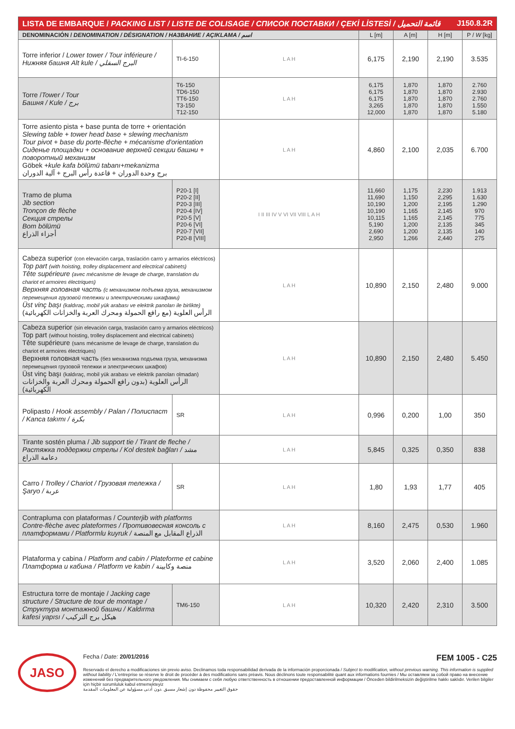| LISTA DE EMBARQUE / PACKING LIST / LISTE DE COLISAGE / СПИСОК ПОСТАВКИ / ÇEKİ LİSTESİ / قائمة التحميل J150.8.2R | | | | | | |
| --- | --- | --- | --- | --- | --- | --- |
| DENOMINACIÓN / DENOMINATION / DÉSIGNATION / НАЗВАНИЕ / AÇIKLAMA / اسم | | | L [m] | A [m] | H [m] | P / W [kg] |
| Torre inferior / Lower tower / Tour inférieure / Нижняя башня Alt kule / البرج السفلي | TI-6-150 | L A H | 6,175 | 2,190 | 2,190 | 3.535 |
| Torre / Tower / Tour Башня / Kule / برج | T6-150 TD6-150 TT6-150 T3-150 T12-150 | L A H | 6,175 6,175 6,175 3,265 12,000 | 1,870 1,870 1,870 1,870 1,870 | 1,870 1,870 1,870 1,870 1,870 | 2.760 2.930 2.760 1.550 5.180 |
| Torre asiento pista + base punta de torre + orientación Slewing table + tower head base + slewing mechanism Tour pivot + base du porte-flèche + mécanisme d'orientation Сиденье площадки + основание верхней секции башни + поворотный механизм Göbek + kule kafa bölümü tabanı+mekanizma برج وحدة الدوران + قاعدة رأس البرج + آلية الدوران | | L A H | 4,860 | 2,100 | 2,035 | 6.700 |
| Tramo de pluma Jib section Tronçon de flèche Секция стрелы Bom bölümü أجزاء الذراع | P20-1 [I] P20-2 [II] P20-3 [III] P20-4 [IV] P20-5 [V] P20-6 [VI] P20-7 [VII] P20-8 [VIII] | I II III IV V VI VII VIII L A H | 11,660 11,690 10,190 10,190 10,115 5,190 2,690 2,950 | 1,175 1,150 1,200 1,165 1,165 1,200 1,200 1,266 | 2,230 2,295 2,195 2,145 2,145 2,135 2,135 2,440 | 1.913 1.630 1.290 970 775 345 140 275 |
| Cabeza superior (con elevación carga, traslación carro y armarios eléctricos) Top part (with hoisting, trolley displacement and electrical cabinets) Tête supérieure (avec mécanisme de levage de charge, translation du chariot et armoires électriques) Верхняя головная часть (с механизмом подъема груза, механизмом перемещения грузовой тележки и электрическими шкафами) Üst vinç başı (kaldıraç, mobil yük arabası ve elektrik panoları ile birlikte) الرأس العلوية (مع رافع الحمولة ومحرك العربة والخزانات الكهربائية) | | L A H | 10,890 | 2,150 | 2,480 | 9.000 |
| Cabeza superior (sin elevación carga, traslación carro y armarios eléctricos) Top part (without hoisting, trolley displacement and electrical cabinets) Tête supérieure (sans mécanisme de levage de charge, translation du chariot et armoires électriques) Верхняя головная часть (без механизма подъема груза, механизма перемещения грузовой тележки и электрических шкафов) Üst vinç başı (kaldıraç, mobil yük arabası ve elektrik panoları olmadan) الرأس العلوية (بدون رافع الحمولة ومحرك العربة والخزانات الكهربائية) | | L A H | 10,890 | 2,150 | 2,480 | 5.450 |
| Polipasto / Hook assembly / Palan / Полиспаст / Kanca takımı / بكرة | SR | L A H | 0,996 | 0,200 | 1,00 | 350 |
| Tirante sostén pluma / Jib support tie / Tirant de fleche / Растяжка поддержки стрелы / Kol destek bağları / مشد دعامة الذراع | | L A H | 5,845 | 0,325 | 0,350 | 838 |
| Carro / Trolley / Chariot / Грузовая тележка / Şaryo / عربة | SR | L A H | 1,80 | 1,93 | 1,77 | 405 |
| Contrapluma con plataformas / Counterjib with platforms Contre-flèche avec plateformes / Противовесная консоль с платформами / Platformlu kuyruk / الذراع المقابل مع المنصة | | L A H | 8,160 | 2,475 | 0,530 | 1.960 |
| Plataforma y cabina / Platform and cabin / Plateforme et cabine Платформа и кабина / Platform ve kabin / منصة وكابينة | | L A H | 3,520 | 2,060 | 2,400 | 1.085 |
| Estructura torre de montaje / Jacking cage structure / Structure de tour de montage / Структура монтажной башни / Kaldırma kafesi yapısı / هيكل برج التركيب | TM6-150 | L A H | 10,320 | 2,420 | 2,310 | 3.500 |
JASO
Fecha / Date: 20/01/2016 FEM 1005 - C25
Reservado el derecho a modificaciones sin previo aviso. Declinamos toda responsabilidad derivada de la información proporcionada / Subject to modification, without previous warning. This information is supplied without liability / L'entreprise se réserve le droit de procéder à des modifications sans préavis. Nous déclinons toute responsabilité quant aux informations fournies / Мы оставляем за собой право на внесение изменений без предварительного уведомления. Мы снимаем с себя любую ответственность в отношении предоставленной информации / Önceden bildirilmeksizin değiştirilme hakkı saklıdır. Verilen bilgiler için hiçbir sorumluluk kabul etmemekteyiz
حقوق التغيير محفوظة دون إشعار مسبق .دون أدنى مسؤولية عن المعلومات المقدمة